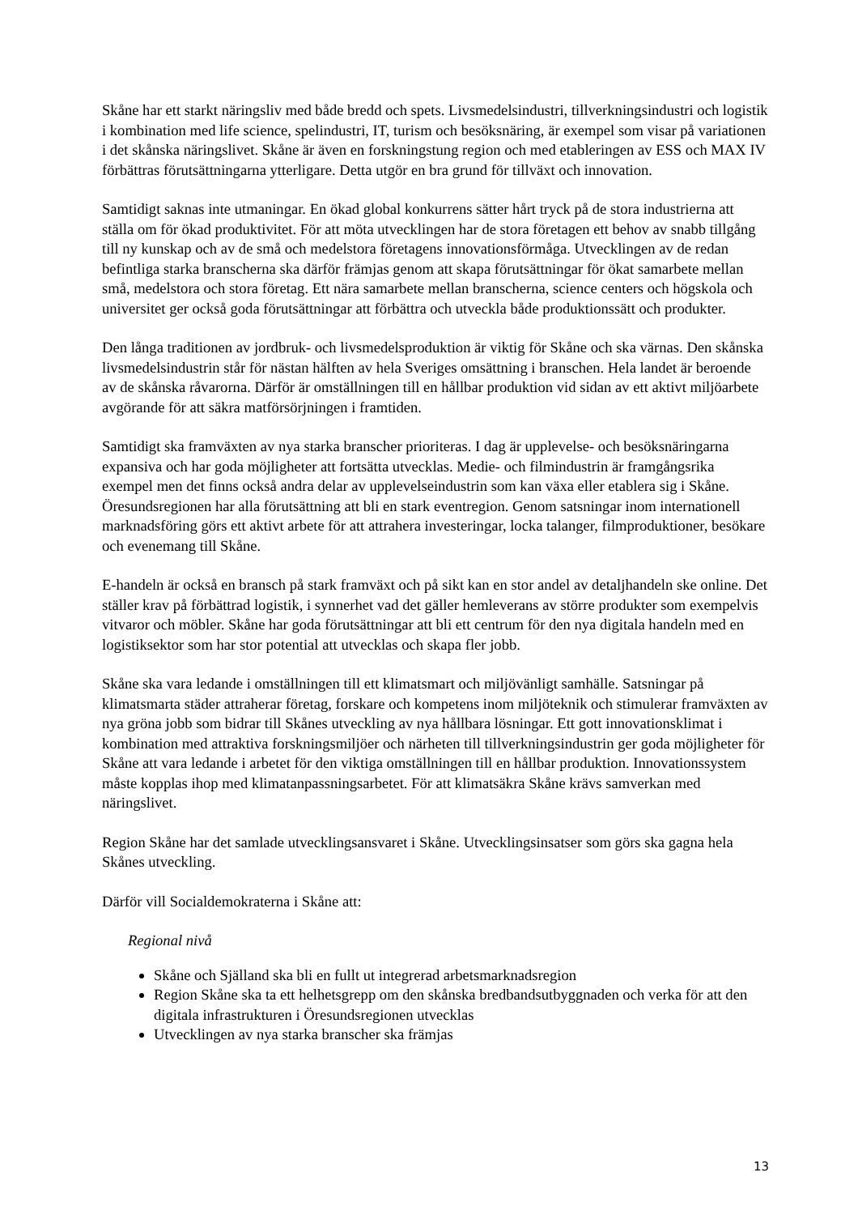Skåne har ett starkt näringsliv med både bredd och spets. Livsmedelsindustri, tillverkningsindustri och logistik i kombination med life science, spelindustri, IT, turism och besöksnäring, är exempel som visar på variationen i det skånska näringslivet. Skåne är även en forskningstung region och med etableringen av ESS och MAX IV förbättras förutsättningarna ytterligare. Detta utgör en bra grund för tillväxt och innovation.
Samtidigt saknas inte utmaningar. En ökad global konkurrens sätter hårt tryck på de stora industrierna att ställa om för ökad produktivitet. För att möta utvecklingen har de stora företagen ett behov av snabb tillgång till ny kunskap och av de små och medelstora företagens innovationsförmåga. Utvecklingen av de redan befintliga starka branscherna ska därför främjas genom att skapa förutsättningar för ökat samarbete mellan små, medelstora och stora företag. Ett nära samarbete mellan branscherna, science centers och högskola och universitet ger också goda förutsättningar att förbättra och utveckla både produktionssätt och produkter.
Den långa traditionen av jordbruk- och livsmedelsproduktion är viktig för Skåne och ska värnas. Den skånska livsmedelsindustrin står för nästan hälften av hela Sveriges omsättning i branschen. Hela landet är beroende av de skånska råvarorna. Därför är omställningen till en hållbar produktion vid sidan av ett aktivt miljöarbete avgörande för att säkra matförsörjningen i framtiden.
Samtidigt ska framväxten av nya starka branscher prioriteras. I dag är upplevelse- och besöksnäringarna expansiva och har goda möjligheter att fortsätta utvecklas. Medie- och filmindustrin är framgångsrika exempel men det finns också andra delar av upplevelseindustrin som kan växa eller etablera sig i Skåne. Öresundsregionen har alla förutsättning att bli en stark eventregion. Genom satsningar inom internationell marknadsföring görs ett aktivt arbete för att attrahera investeringar, locka talanger, filmproduktioner, besökare och evenemang till Skåne.
E-handeln är också en bransch på stark framväxt och på sikt kan en stor andel av detaljhandeln ske online. Det ställer krav på förbättrad logistik, i synnerhet vad det gäller hemleverans av större produkter som exempelvis vitvaror och möbler. Skåne har goda förutsättningar att bli ett centrum för den nya digitala handeln med en logistiksektor som har stor potential att utvecklas och skapa fler jobb.
Skåne ska vara ledande i omställningen till ett klimatsmart och miljövänligt samhälle. Satsningar på klimatsmarta städer attraherar företag, forskare och kompetens inom miljöteknik och stimulerar framväxten av nya gröna jobb som bidrar till Skånes utveckling av nya hållbara lösningar. Ett gott innovationsklimat i kombination med attraktiva forskningsmiljöer och närheten till tillverkningsindustrin ger goda möjligheter för Skåne att vara ledande i arbetet för den viktiga omställningen till en hållbar produktion. Innovationssystem måste kopplas ihop med klimatanpassningsarbetet. För att klimatsäkra Skåne krävs samverkan med näringslivet.
Region Skåne har det samlade utvecklingsansvaret i Skåne. Utvecklingsinsatser som görs ska gagna hela Skånes utveckling.
Därför vill Socialdemokraterna i Skåne att:
Regional nivå
Skåne och Själland ska bli en fullt ut integrerad arbetsmarknadsregion
Region Skåne ska ta ett helhetsgrepp om den skånska bredbandsutbyggnaden och verka för att den digitala infrastrukturen i Öresundsregionen utvecklas
Utvecklingen av nya starka branscher ska främjas
13